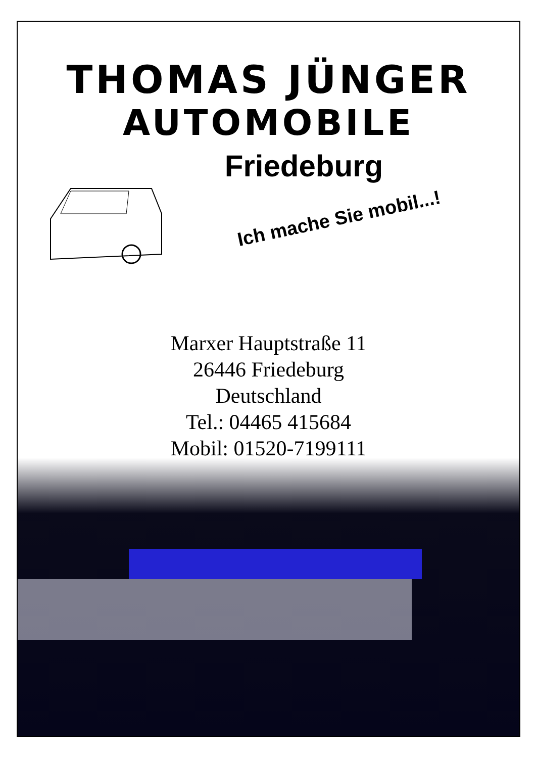THOMAS JÜNGER
AUTOMOBILE
Friedeburg
Ich mache Sie mobil...!
Marxer Hauptstraße 11
26446 Friedeburg
Deutschland
Tel.: 04465 415684
Mobil: 01520-7199111